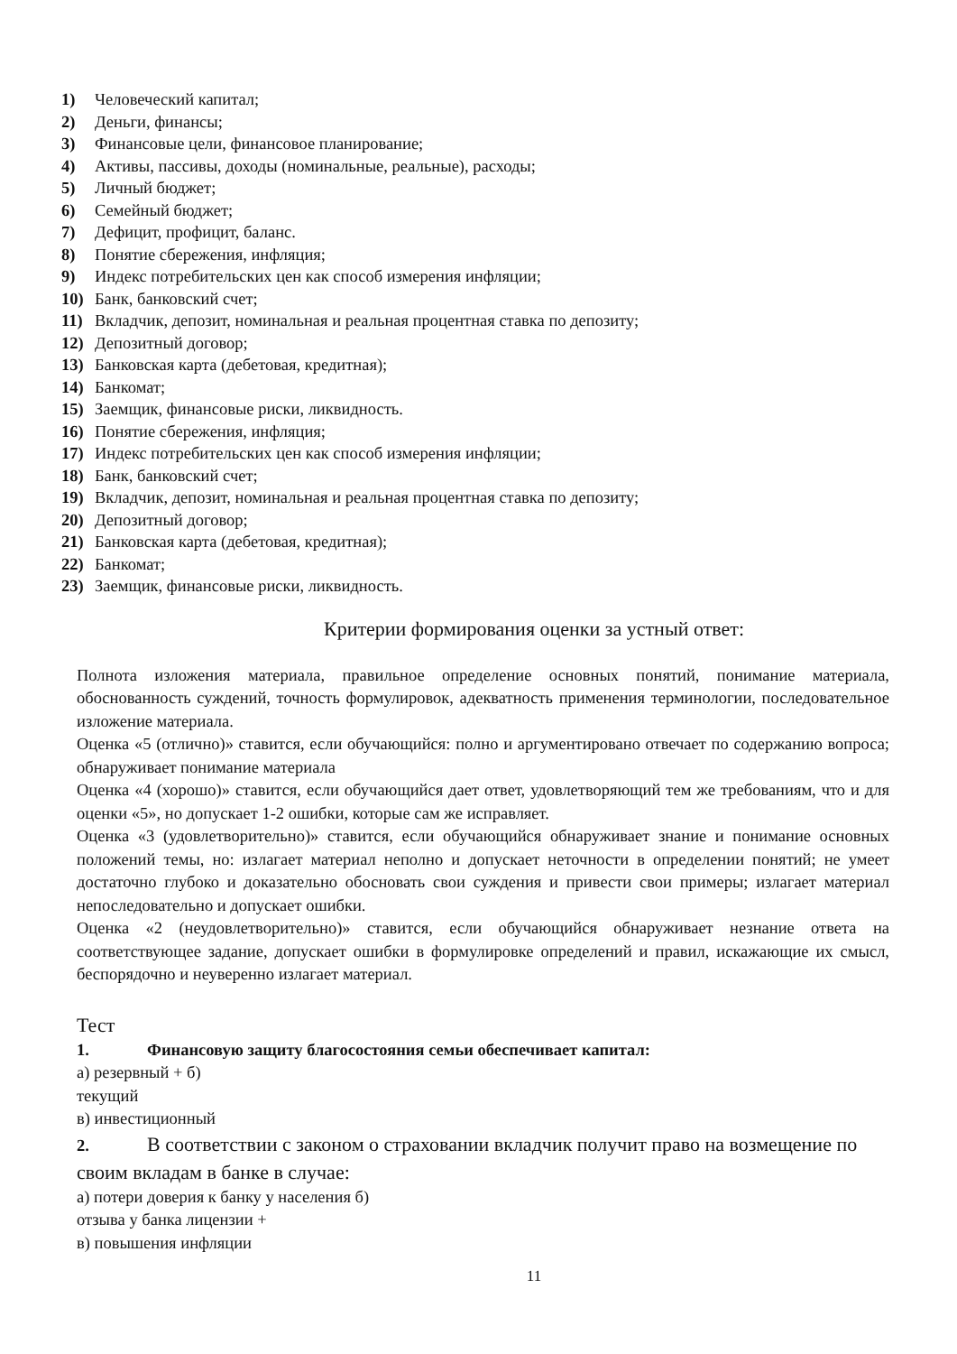1) Человеческий капитал;
2) Деньги, финансы;
3) Финансовые цели, финансовое планирование;
4) Активы, пассивы, доходы (номинальные, реальные), расходы;
5) Личный бюджет;
6) Семейный бюджет;
7) Дефицит, профицит, баланс.
8) Понятие сбережения, инфляция;
9) Индекс потребительских цен как способ измерения инфляции;
10) Банк, банковский счет;
11) Вкладчик, депозит, номинальная и реальная процентная ставка по депозиту;
12) Депозитный договор;
13) Банковская карта (дебетовая, кредитная);
14) Банкомат;
15) Заемщик, финансовые риски, ликвидность.
16) Понятие сбережения, инфляция;
17) Индекс потребительских цен как способ измерения инфляции;
18) Банк, банковский счет;
19) Вкладчик, депозит, номинальная и реальная процентная ставка по депозиту;
20) Депозитный договор;
21) Банковская карта (дебетовая, кредитная);
22) Банкомат;
23) Заемщик, финансовые риски, ликвидность.
Критерии формирования оценки за устный ответ:
Полнота изложения материала, правильное определение основных понятий, понимание материала, обоснованность суждений, точность формулировок, адекватность применения терминологии, последовательное изложение материала.
Оценка «5 (отлично)» ставится, если обучающийся: полно и аргументировано отвечает по содержанию вопроса; обнаруживает понимание материала
Оценка «4 (хорошо)» ставится, если обучающийся дает ответ, удовлетворяющий тем же требованиям, что и для оценки «5», но допускает 1-2 ошибки, которые сам же исправляет.
Оценка «3 (удовлетворительно)» ставится, если обучающийся обнаруживает знание и понимание основных положений темы, но: излагает материал неполно и допускает неточности в определении понятий; не умеет достаточно глубоко и доказательно обосновать свои суждения и привести свои примеры; излагает материал непоследовательно и допускает ошибки.
Оценка «2 (неудовлетворительно)» ставится, если обучающийся обнаруживает незнание ответа на соответствующее задание, допускает ошибки в формулировке определений и правил, искажающие их смысл, беспорядочно и неуверенно излагает материал.
Тест
1. Финансовую защиту благосостояния семьи обеспечивает капитал:
а) резервный + б)
текущий
в) инвестиционный
2. В соответствии с законом о страховании вкладчик получит право на возмещение по своим вкладам в банке в случае:
а) потери доверия к банку у населения б)
отзыва у банка лицензии +
в) повышения инфляции
11